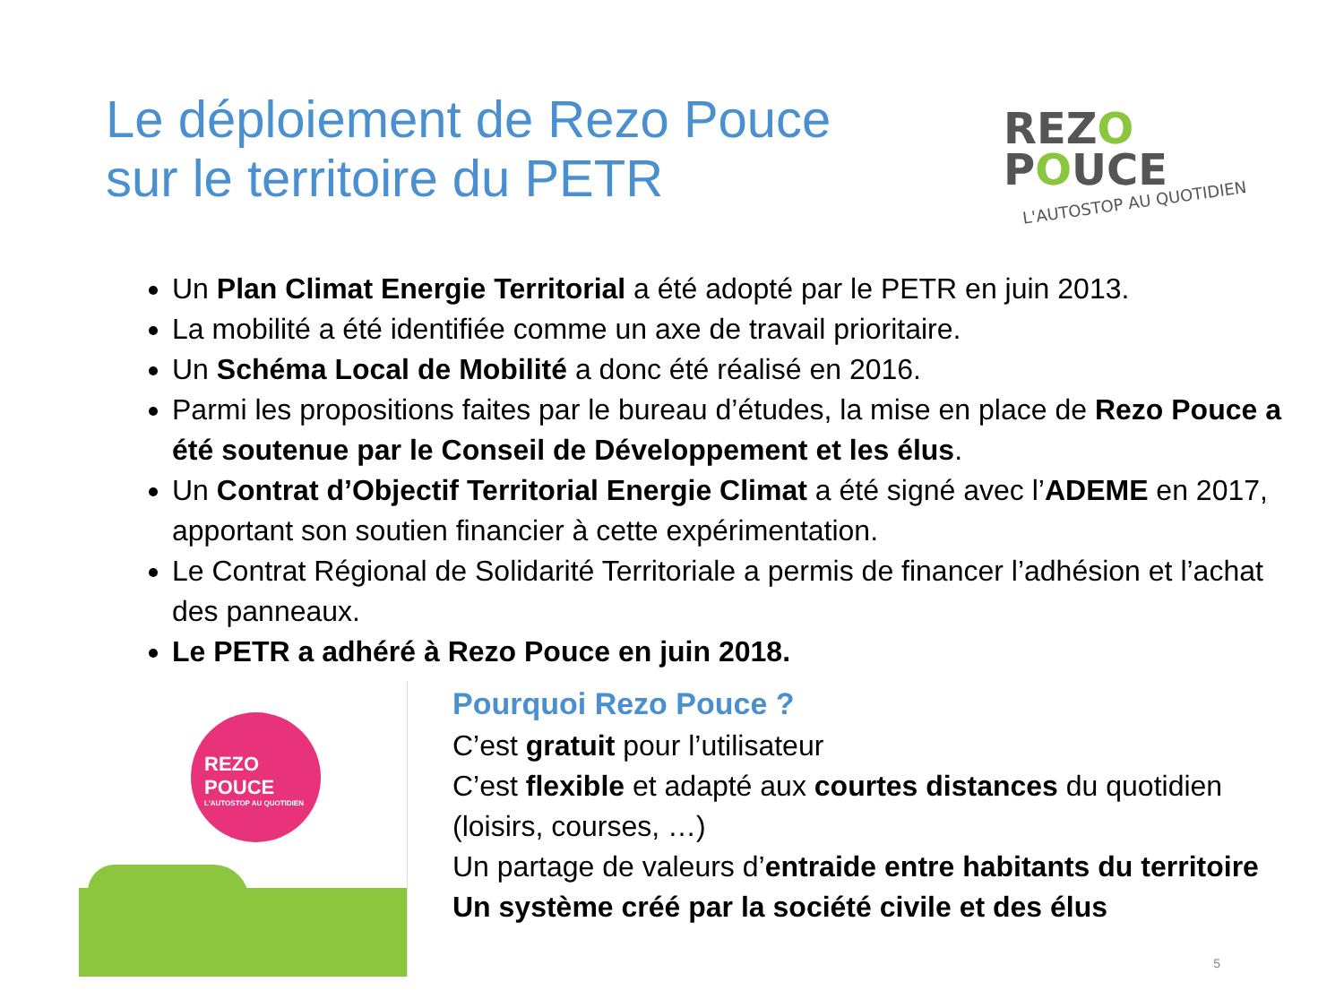Le déploiement de Rezo Pouce
sur le territoire du PETR
REZO
POUCE
L'AUTOSTOP AU QUOTIDIEN
Un Plan Climat Energie Territorial a été adopté par le PETR en juin 2013.
La mobilité a été identifiée comme un axe de travail prioritaire.
Un Schéma Local de Mobilité a donc été réalisé en 2016.
Parmi les propositions faites par le bureau d’études, la mise en place de Rezo Pouce a été soutenue par le Conseil de Développement et les élus.
Un Contrat d’Objectif Territorial Energie Climat a été signé avec l’ADEME en 2017, apportant son soutien financier à cette expérimentation.
Le Contrat Régional de Solidarité Territoriale a permis de financer l’adhésion et l’achat des panneaux.
Le PETR a adhéré à Rezo Pouce en juin 2018.
REZO
POUCE
L'AUTOSTOP AU QUOTIDIEN
Pourquoi Rezo Pouce ?
C’est gratuit pour l’utilisateur
C’est flexible et adapté aux courtes distances du quotidien
(loisirs, courses, …)
Un partage de valeurs d’entraide entre habitants du territoire
Un système créé par la société civile et des élus
5